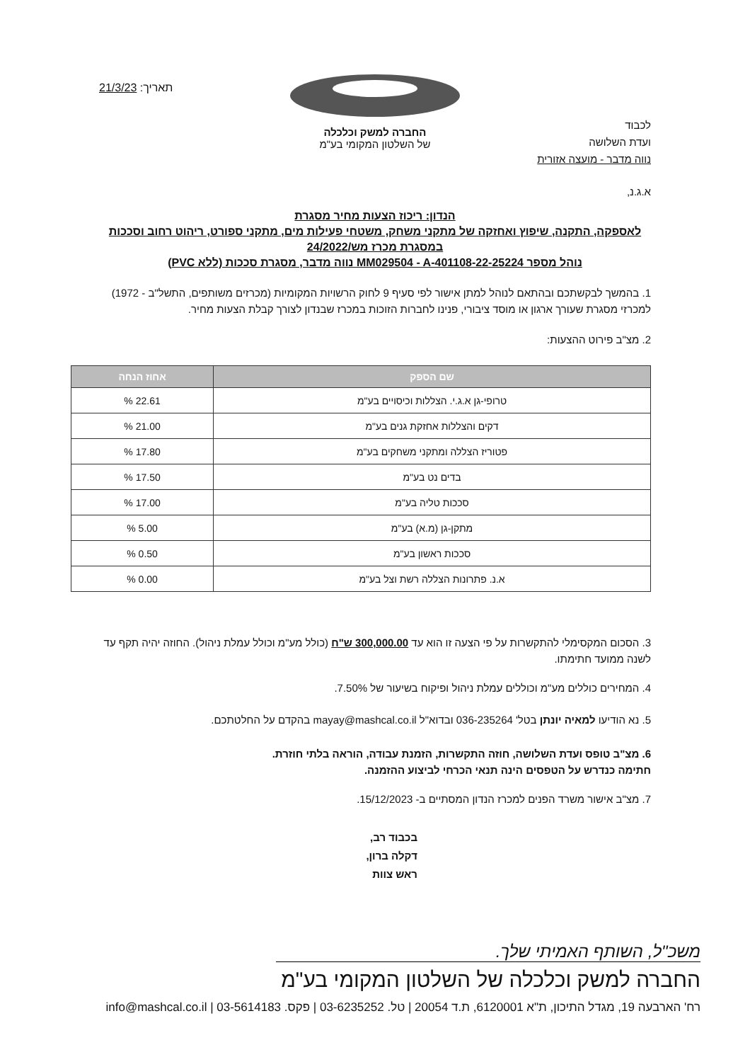לכבוד
ועדת השלושה
נווה מדבר - מועצה אזורית
החברה למשק וכלכלה
של השלטון המקומי בע"מ
תאריך: 21/3/23
א.ג.נ,
הנדון: ריכוז הצעות מחיר מסגרת
לאספקה, התקנה, שיפוץ ואחזקה של מתקני משחק, משטחי פעילות מים, מתקני ספורט, ריהוט רחוב וסככות
במסגרת מכרז מש/24/2022
נוהל מספר MM029504 - A-401108-22-25224 נווה מדבר, מסגרת סככות (ללא PVC)
1. בהמשך לבקשתכם ובהתאם לנוהל למתן אישור לפי סעיף 9 לחוק הרשויות המקומיות (מכרזים משותפים, התשל"ב - 1972) למכרזי מסגרת שעורך ארגון או מוסד ציבורי, פנינו לחברות הזוכות במכרז שבנדון לצורך קבלת הצעות מחיר.
2. מצ"ב פירוט ההצעות:
| שם הספק | אחוז הנחה |
| --- | --- |
| טרופי-גן א.ג.י. הצללות וכיסויים בע"מ | 22.61 % |
| דקים והצללות אחזקת גנים בע"מ | 21.00 % |
| פטוריז הצללה ומתקני משחקים בע"מ | 17.80 % |
| בדים נט בע"מ | 17.50 % |
| סככות טליה בע"מ | 17.00 % |
| מתקן-גן (מ.א) בע"מ | 5.00 % |
| סככות ראשון בע"מ | 0.50 % |
| א.נ. פתרונות הצללה רשת וצל בע"מ | 0.00 % |
3. הסכום המקסימלי להתקשרות על פי הצעה זו הוא עד 300,000.00 ש"ח (כולל מע"מ וכולל עמלת ניהול). החוזה יהיה תקף עד לשנה ממועד חתימתו.
4. המחירים כוללים מע"מ וכוללים עמלת ניהול ופיקוח בשיעור של 7.50%.
5. נא הודיעו למאיה יונתן בטל' 036-235264 ובדוא"ל mayay@mashcal.co.il בהקדם על החלטתכם.
6. מצ"ב טופס ועדת השלושה, חוזה התקשרות, הזמנת עבודה, הוראה בלתי חוזרת.
חתימה כנדרש על הטפסים הינה תנאי הכרחי לביצוע ההזמנה.
7. מצ"ב אישור משרד הפנים למכרז הנדון המסתיים ב- 15/12/2023.
בכבוד רב,
דקלה ברון,
ראש צוות
משכ"ל, השותף האמיתי שלך.
החברה למשק וכלכלה של השלטון המקומי בע"מ
רח' הארבעה 19, מגדל התיכון, ת"א 6120001, ת.ד 20054 | טל. 03-6235252 | פקס. 03-5614183 | info@mashcal.co.il